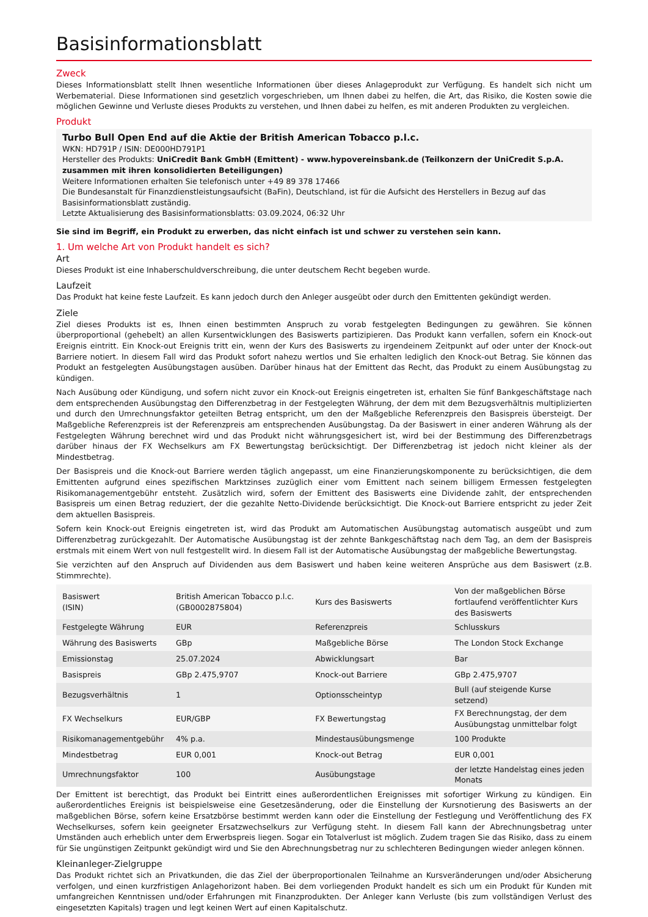Basisinformationsblatt
Zweck
Dieses Informationsblatt stellt Ihnen wesentliche Informationen über dieses Anlageprodukt zur Verfügung. Es handelt sich nicht um Werbematerial. Diese Informationen sind gesetzlich vorgeschrieben, um Ihnen dabei zu helfen, die Art, das Risiko, die Kosten sowie die möglichen Gewinne und Verluste dieses Produkts zu verstehen, und Ihnen dabei zu helfen, es mit anderen Produkten zu vergleichen.
Produkt
Turbo Bull Open End auf die Aktie der British American Tobacco p.l.c.
WKN: HD791P / ISIN: DE000HD791P1
Hersteller des Produkts: UniCredit Bank GmbH (Emittent) - www.hypovereinsbank.de (Teilkonzern der UniCredit S.p.A. zusammen mit ihren konsolidierten Beteiligungen)
Weitere Informationen erhalten Sie telefonisch unter +49 89 378 17466
Die Bundesanstalt für Finanzdienstleistungsaufsicht (BaFin), Deutschland, ist für die Aufsicht des Herstellers in Bezug auf das Basisinformationsblatt zuständig.
Letzte Aktualisierung des Basisinformationsblatts: 03.09.2024, 06:32 Uhr
Sie sind im Begriff, ein Produkt zu erwerben, das nicht einfach ist und schwer zu verstehen sein kann.
1. Um welche Art von Produkt handelt es sich?
Art
Dieses Produkt ist eine Inhaberschuldverschreibung, die unter deutschem Recht begeben wurde.
Laufzeit
Das Produkt hat keine feste Laufzeit. Es kann jedoch durch den Anleger ausgeübt oder durch den Emittenten gekündigt werden.
Ziele
Ziel dieses Produkts ist es, Ihnen einen bestimmten Anspruch zu vorab festgelegten Bedingungen zu gewähren. Sie können überproportional (gehebelt) an allen Kursentwicklungen des Basiswerts partizipieren. Das Produkt kann verfallen, sofern ein Knock-out Ereignis eintritt. Ein Knock-out Ereignis tritt ein, wenn der Kurs des Basiswerts zu irgendeinem Zeitpunkt auf oder unter der Knock-out Barriere notiert. In diesem Fall wird das Produkt sofort nahezu wertlos und Sie erhalten lediglich den Knock-out Betrag. Sie können das Produkt an festgelegten Ausübungstagen ausüben. Darüber hinaus hat der Emittent das Recht, das Produkt zu einem Ausübungstag zu kündigen.
Nach Ausübung oder Kündigung, und sofern nicht zuvor ein Knock-out Ereignis eingetreten ist, erhalten Sie fünf Bankgeschäftstage nach dem entsprechenden Ausübungstag den Differenzbetrag in der Festgelegten Währung, der dem mit dem Bezugsverhältnis multiplizierten und durch den Umrechnungsfaktor geteilten Betrag entspricht, um den der Maßgebliche Referenzpreis den Basispreis übersteigt. Der Maßgebliche Referenzpreis ist der Referenzpreis am entsprechenden Ausübungstag. Da der Basiswert in einer anderen Währung als der Festgelegten Währung berechnet wird und das Produkt nicht währungsgesichert ist, wird bei der Bestimmung des Differenzbetrags darüber hinaus der FX Wechselkurs am FX Bewertungstag berücksichtigt. Der Differenzbetrag ist jedoch nicht kleiner als der Mindestbetrag.
Der Basispreis und die Knock-out Barriere werden täglich angepasst, um eine Finanzierungskomponente zu berücksichtigen, die dem Emittenten aufgrund eines spezifischen Marktzinses zuzüglich einer vom Emittent nach seinem billigem Ermessen festgelegten Risikomanagementgebühr entsteht. Zusätzlich wird, sofern der Emittent des Basiswerts eine Dividende zahlt, der entsprechenden Basispreis um einen Betrag reduziert, der die gezahlte Netto-Dividende berücksichtigt. Die Knock-out Barriere entspricht zu jeder Zeit dem aktuellen Basispreis.
Sofern kein Knock-out Ereignis eingetreten ist, wird das Produkt am Automatischen Ausübungstag automatisch ausgeübt und zum Differenzbetrag zurückgezahlt. Der Automatische Ausübungstag ist der zehnte Bankgeschäftstag nach dem Tag, an dem der Basispreis erstmals mit einem Wert von null festgestellt wird. In diesem Fall ist der Automatische Ausübungstag der maßgebliche Bewertungstag.
Sie verzichten auf den Anspruch auf Dividenden aus dem Basiswert und haben keine weiteren Ansprüche aus dem Basiswert (z.B. Stimmrechte).
| Basiswert (ISIN) | British American Tobacco p.l.c. (GB0002875804) | Kurs des Basiswerts | Von der maßgeblichen Börse fortlaufend veröffentlichter Kurs des Basiswerts |
| Festgelegte Währung | EUR | Referenzpreis | Schlusskurs |
| Währung des Basiswerts | GBp | Maßgebliche Börse | The London Stock Exchange |
| Emissionstag | 25.07.2024 | Abwicklungsart | Bar |
| Basispreis | GBp 2.475,9707 | Knock-out Barriere | GBp 2.475,9707 |
| Bezugsverhältnis | 1 | Optionsscheintyp | Bull (auf steigende Kurse setzend) |
| FX Wechselkurs | EUR/GBP | FX Bewertungstag | FX Berechnungstag, der dem Ausübungstag unmittelbar folgt |
| Risikomanagementgebühr | 4% p.a. | Mindestausübungsmenge | 100 Produkte |
| Mindestbetrag | EUR 0,001 | Knock-out Betrag | EUR 0,001 |
| Umrechnungsfaktor | 100 | Ausübungstage | der letzte Handelstag eines jeden Monats |
Der Emittent ist berechtigt, das Produkt bei Eintritt eines außerordentlichen Ereignisses mit sofortiger Wirkung zu kündigen. Ein außerordentliches Ereignis ist beispielsweise eine Gesetzesänderung, oder die Einstellung der Kursnotierung des Basiswerts an der maßgeblichen Börse, sofern keine Ersatzbörse bestimmt werden kann oder die Einstellung der Festlegung und Veröffentlichung des FX Wechselkurses, sofern kein geeigneter Ersatzwechselkurs zur Verfügung steht. In diesem Fall kann der Abrechnungsbetrag unter Umständen auch erheblich unter dem Erwerbspreis liegen. Sogar ein Totalverlust ist möglich. Zudem tragen Sie das Risiko, dass zu einem für Sie ungünstigen Zeitpunkt gekündigt wird und Sie den Abrechnungsbetrag nur zu schlechteren Bedingungen wieder anlegen können.
Kleinanleger-Zielgruppe
Das Produkt richtet sich an Privatkunden, die das Ziel der überproportionalen Teilnahme an Kursveränderungen und/oder Absicherung verfolgen, und einen kurzfristigen Anlagehorizont haben. Bei dem vorliegenden Produkt handelt es sich um ein Produkt für Kunden mit umfangreichen Kenntnissen und/oder Erfahrungen mit Finanzprodukten. Der Anleger kann Verluste (bis zum vollständigen Verlust des eingesetzten Kapitals) tragen und legt keinen Wert auf einen Kapitalschutz.